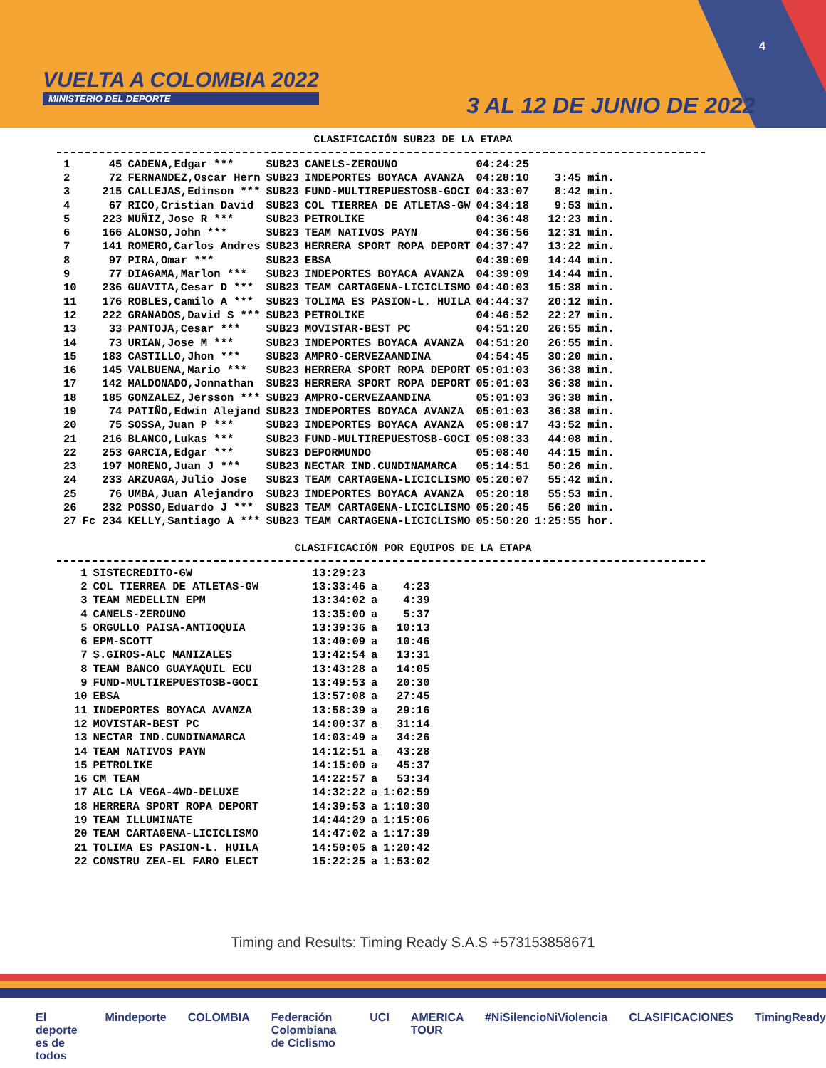VUELTA A COLOMBIA 2022
MINISTERIO DEL DEPORTE
3 AL 12 DE JUNIO DE 2022
4
CLASIFICACIÓN SUB23 DE LA ETAPA
| 1 | 45 | CADENA,Edgar *** | SUB23 | CANELS-ZEROUNO | 04:24:25 | |
| 2 | 72 | FERNANDEZ,Oscar Hern | SUB23 | INDEPORTES BOYACA AVANZA | 04:28:10 | 3:45 min. |
| 3 | 215 | CALLEJAS,Edinson *** | SUB23 | FUND-MULTIREPUESTOSB-GOCI | 04:33:07 | 8:42 min. |
| 4 | 67 | RICO,Cristian David | SUB23 | COL TIERREA DE ATLETAS-GW | 04:34:18 | 9:53 min. |
| 5 | 223 | MUÑIZ,Jose R *** | SUB23 | PETROLIKE | 04:36:48 | 12:23 min. |
| 6 | 166 | ALONSO,John *** | SUB23 | TEAM NATIVOS PAYN | 04:36:56 | 12:31 min. |
| 7 | 141 | ROMERO,Carlos Andres | SUB23 | HERRERA SPORT ROPA DEPORT | 04:37:47 | 13:22 min. |
| 8 | 97 | PIRA,Omar *** | SUB23 | EBSA | 04:39:09 | 14:44 min. |
| 9 | 77 | DIAGAMA,Marlon *** | SUB23 | INDEPORTES BOYACA AVANZA | 04:39:09 | 14:44 min. |
| 10 | 236 | GUAVITA,Cesar D *** | SUB23 | TEAM CARTAGENA-LICICLISMO | 04:40:03 | 15:38 min. |
| 11 | 176 | ROBLES,Camilo A *** | SUB23 | TOLIMA ES PASION-L. HUILA | 04:44:37 | 20:12 min. |
| 12 | 222 | GRANADOS,David S *** | SUB23 | PETROLIKE | 04:46:52 | 22:27 min. |
| 13 | 33 | PANTOJA,Cesar *** | SUB23 | MOVISTAR-BEST PC | 04:51:20 | 26:55 min. |
| 14 | 73 | URIAN,Jose M *** | SUB23 | INDEPORTES BOYACA AVANZA | 04:51:20 | 26:55 min. |
| 15 | 183 | CASTILLO,Jhon *** | SUB23 | AMPRO-CERVEZAANDINA | 04:54:45 | 30:20 min. |
| 16 | 145 | VALBUENA,Mario *** | SUB23 | HERRERA SPORT ROPA DEPORT | 05:01:03 | 36:38 min. |
| 17 | 142 | MALDONADO,Jonnathan | SUB23 | HERRERA SPORT ROPA DEPORT | 05:01:03 | 36:38 min. |
| 18 | 185 | GONZALEZ,Jersson *** | SUB23 | AMPRO-CERVEZAANDINA | 05:01:03 | 36:38 min. |
| 19 | 74 | PATIÑO,Edwin Alejand | SUB23 | INDEPORTES BOYACA AVANZA | 05:01:03 | 36:38 min. |
| 20 | 75 | SOSSA,Juan P *** | SUB23 | INDEPORTES BOYACA AVANZA | 05:08:17 | 43:52 min. |
| 21 | 216 | BLANCO,Lukas *** | SUB23 | FUND-MULTIREPUESTOSB-GOCI | 05:08:33 | 44:08 min. |
| 22 | 253 | GARCIA,Edgar *** | SUB23 | DEPORMUNDO | 05:08:40 | 44:15 min. |
| 23 | 197 | MORENO,Juan J *** | SUB23 | NECTAR IND.CUNDINAMARCA | 05:14:51 | 50:26 min. |
| 24 | 233 | ARZUAGA,Julio Jose | SUB23 | TEAM CARTAGENA-LICICLISMO | 05:20:07 | 55:42 min. |
| 25 | 76 | UMBA,Juan Alejandro | SUB23 | INDEPORTES BOYACA AVANZA | 05:20:18 | 55:53 min. |
| 26 | 232 | POSSO,Eduardo J *** | SUB23 | TEAM CARTAGENA-LICICLISMO | 05:20:45 | 56:20 min. |
| 27 | Fc 234 | KELLY,Santiago A *** | SUB23 | TEAM CARTAGENA-LICICLISMO | 05:50:20 | 1:25:55 hor. |
CLASIFICACIÓN POR EQUIPOS DE LA ETAPA
| 1 | SISTECREDITO-GW | 13:29:23 | | |
| 2 | COL TIERREA DE ATLETAS-GW | 13:33:46 | a | 4:23 |
| 3 | TEAM MEDELLIN EPM | 13:34:02 | a | 4:39 |
| 4 | CANELS-ZEROUNO | 13:35:00 | a | 5:37 |
| 5 | ORGULLO PAISA-ANTIOQUIA | 13:39:36 | a | 10:13 |
| 6 | EPM-SCOTT | 13:40:09 | a | 10:46 |
| 7 | S.GIROS-ALC MANIZALES | 13:42:54 | a | 13:31 |
| 8 | TEAM BANCO GUAYAQUIL ECU | 13:43:28 | a | 14:05 |
| 9 | FUND-MULTIREPUESTOSB-GOCI | 13:49:53 | a | 20:30 |
| 10 | EBSA | 13:57:08 | a | 27:45 |
| 11 | INDEPORTES BOYACA AVANZA | 13:58:39 | a | 29:16 |
| 12 | MOVISTAR-BEST PC | 14:00:37 | a | 31:14 |
| 13 | NECTAR IND.CUNDINAMARCA | 14:03:49 | a | 34:26 |
| 14 | TEAM NATIVOS PAYN | 14:12:51 | a | 43:28 |
| 15 | PETROLIKE | 14:15:00 | a | 45:37 |
| 16 | CM TEAM | 14:22:57 | a | 53:34 |
| 17 | ALC LA VEGA-4WD-DELUXE | 14:32:22 | a | 1:02:59 |
| 18 | HERRERA SPORT ROPA DEPORT | 14:39:53 | a | 1:10:30 |
| 19 | TEAM ILLUMINATE | 14:44:29 | a | 1:15:06 |
| 20 | TEAM CARTAGENA-LICICLISMO | 14:47:02 | a | 1:17:39 |
| 21 | TOLIMA ES PASION-L. HUILA | 14:50:05 | a | 1:20:42 |
| 22 | CONSTRU ZEA-EL FARO ELECT | 15:22:25 | a | 1:53:02 |
Timing and Results: Timing Ready S.A.S +573153858671
El deporte es de todos Mindeporte COLOMBIA Federación Colombiana de Ciclismo UCI AMERICA TOUR #NiSilencioNiViolencia CLASIFICACIONES TimingReady